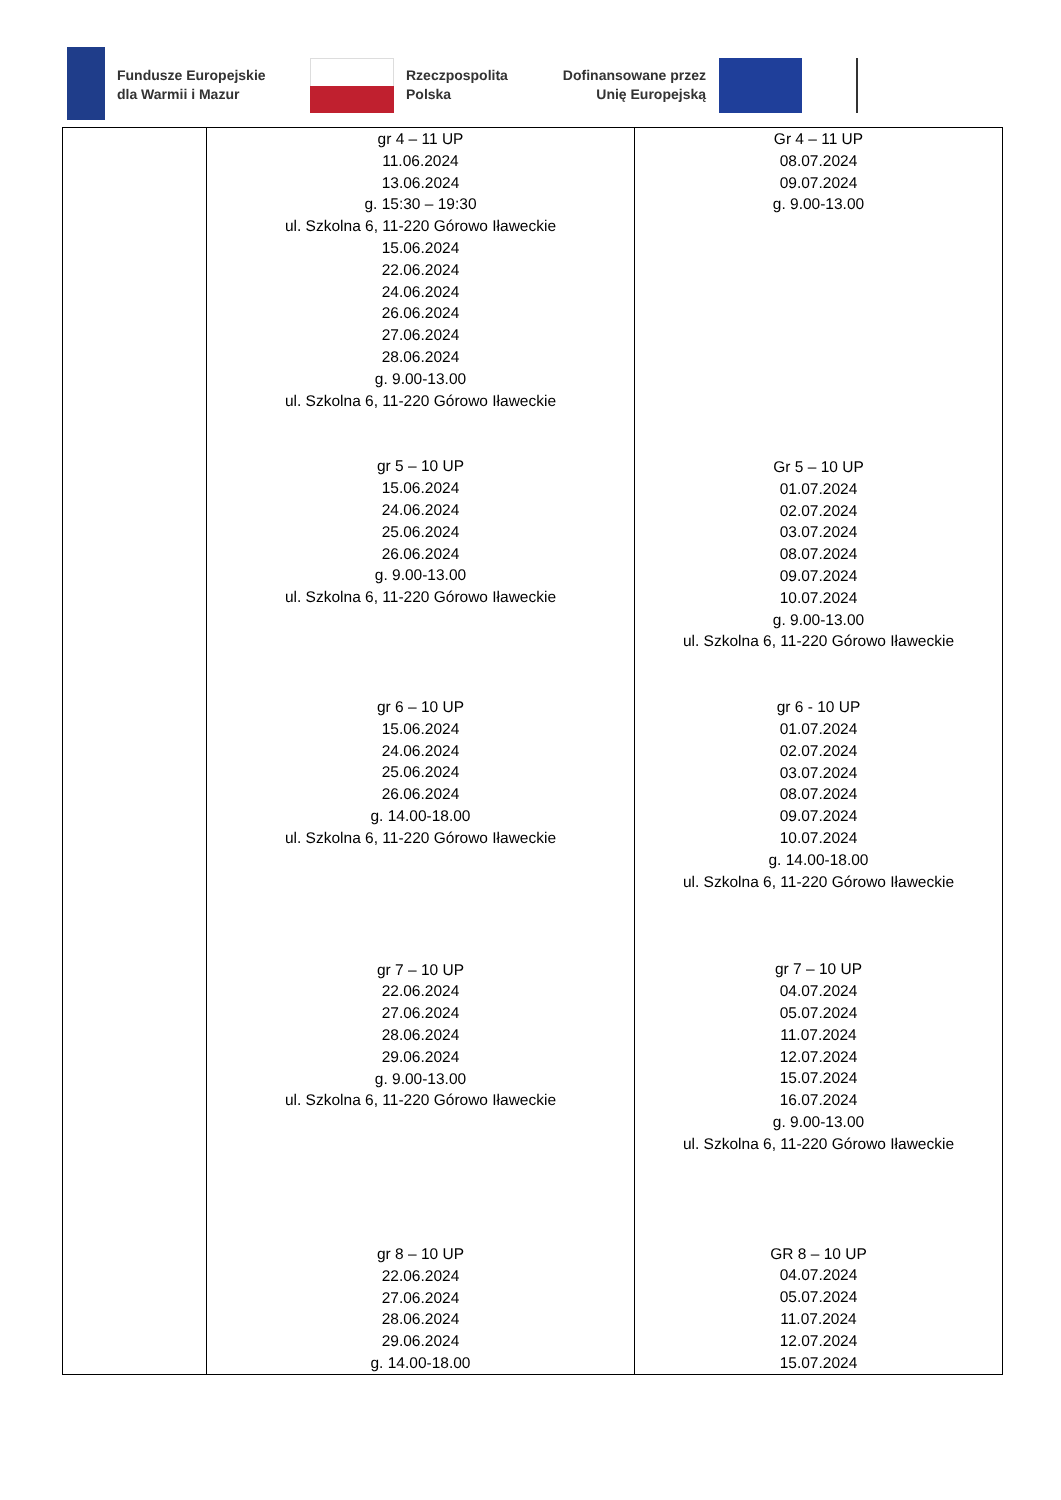Fundusze Europejskie
dla Warmii i Mazur
Rzeczpospolita
Polska
Dofinansowane przez
Unię Europejską
| | gr 4 – 11 UP 11.06.2024 13.06.2024 g. 15:30 – 19:30 ul. Szkolna 6, 11-220 Górowo Iławeckie 15.06.2024 22.06.2024 24.06.2024 26.06.2024 27.06.2024 28.06.2024 g. 9.00-13.00 ul. Szkolna 6, 11-220 Górowo Iławeckie gr 5 – 10 UP 15.06.2024 24.06.2024 25.06.2024 26.06.2024 g. 9.00-13.00 ul. Szkolna 6, 11-220 Górowo Iławeckie gr 6 – 10 UP 15.06.2024 24.06.2024 25.06.2024 26.06.2024 g. 14.00-18.00 ul. Szkolna 6, 11-220 Górowo Iławeckie gr 7 – 10 UP 22.06.2024 27.06.2024 28.06.2024 29.06.2024 g. 9.00-13.00 ul. Szkolna 6, 11-220 Górowo Iławeckie gr 8 – 10 UP 22.06.2024 27.06.2024 28.06.2024 29.06.2024 g. 14.00-18.00 | Gr 4 – 11 UP 08.07.2024 09.07.2024 g. 9.00-13.00 Gr 5 – 10 UP 01.07.2024 02.07.2024 03.07.2024 08.07.2024 09.07.2024 10.07.2024 g. 9.00-13.00 ul. Szkolna 6, 11-220 Górowo Iławeckie gr 6 - 10 UP 01.07.2024 02.07.2024 03.07.2024 08.07.2024 09.07.2024 10.07.2024 g. 14.00-18.00 ul. Szkolna 6, 11-220 Górowo Iławeckie gr 7 – 10 UP 04.07.2024 05.07.2024 11.07.2024 12.07.2024 15.07.2024 16.07.2024 g. 9.00-13.00 ul. Szkolna 6, 11-220 Górowo Iławeckie GR 8 – 10 UP 04.07.2024 05.07.2024 11.07.2024 12.07.2024 15.07.2024 |